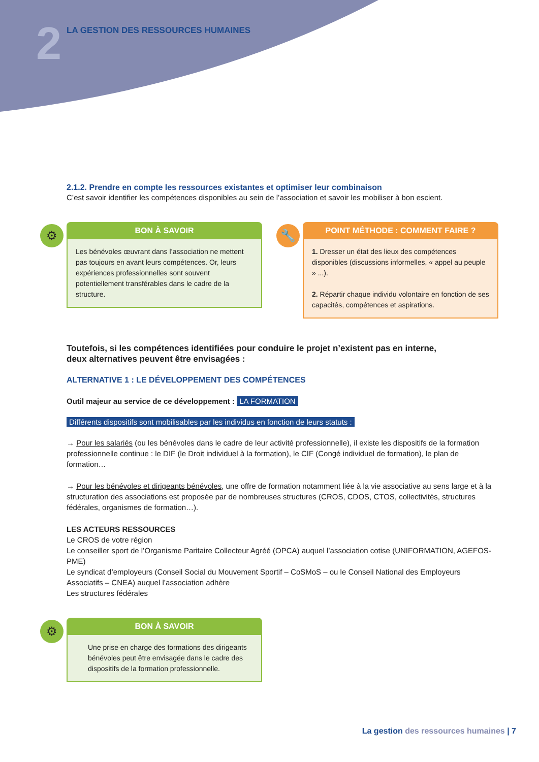2
LA GESTION DES RESSOURCES HUMAINES
2.1.2. Prendre en compte les ressources existantes et optimiser leur combinaison
C’est savoir identifier les compétences disponibles au sein de l’association et savoir les mobiliser à bon escient.
⚙
BON À SAVOIR
Les bénévoles œuvrant dans l’association ne mettent pas toujours en avant leurs compétences. Or, leurs expériences professionnelles sont souvent potentiellement transférables dans le cadre de la structure.
🔧
POINT MÉTHODE : COMMENT FAIRE ?
1. Dresser un état des lieux des compétences disponibles (discussions informelles, « appel au peuple » ...).
2. Répartir chaque individu volontaire en fonction de ses capacités, compétences et aspirations.
Toutefois, si les compétences identifiées pour conduire le projet n’existent pas en interne,
deux alternatives peuvent être envisagées :
ALTERNATIVE 1 : LE DÉVELOPPEMENT DES COMPÉTENCES
Outil majeur au service de ce développement : LA FORMATION
Différents dispositifs sont mobilisables par les individus en fonction de leurs statuts :
→ Pour les salariés (ou les bénévoles dans le cadre de leur activité professionnelle), il existe les dispositifs de la formation professionnelle continue : le DIF (le Droit individuel à la formation), le CIF (Congé individuel de formation), le plan de formation…
→ Pour les bénévoles et dirigeants bénévoles, une offre de formation notamment liée à la vie associative au sens large et à la structuration des associations est proposée par de nombreuses structures (CROS, CDOS, CTOS, collectivités, structures fédérales, organismes de formation…).
LES ACTEURS RESSOURCES
Le CROS de votre région
Le conseiller sport de l’Organisme Paritaire Collecteur Agréé (OPCA) auquel l’association cotise (UNIFORMATION, AGEFOS-PME)
Le syndicat d’employeurs (Conseil Social du Mouvement Sportif – CoSMoS – ou le Conseil National des Employeurs Associatifs – CNEA) auquel l’association adhère
Les structures fédérales
⚙
BON À SAVOIR
Une prise en charge des formations des dirigeants bénévoles peut être envisagée dans le cadre des dispositifs de la formation professionnelle.
La gestion des ressources humaines | 7